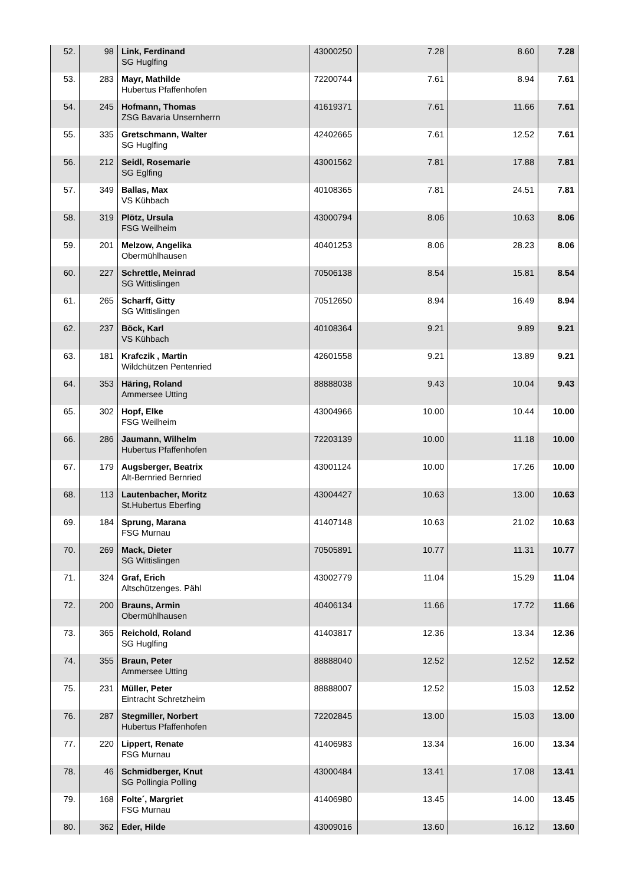| 52. | 98 | Link, Ferdinand SG Huglfing | 43000250 | 7.28 | 8.60 | 7.28 |
| 53. | 283 | Mayr, Mathilde Hubertus Pfaffenhofen | 72200744 | 7.61 | 8.94 | 7.61 |
| 54. | 245 | Hofmann, Thomas ZSG Bavaria Unsernherrn | 41619371 | 7.61 | 11.66 | 7.61 |
| 55. | 335 | Gretschmann, Walter SG Huglfing | 42402665 | 7.61 | 12.52 | 7.61 |
| 56. | 212 | Seidl, Rosemarie SG Eglfing | 43001562 | 7.81 | 17.88 | 7.81 |
| 57. | 349 | Ballas, Max VS Kühbach | 40108365 | 7.81 | 24.51 | 7.81 |
| 58. | 319 | Plötz, Ursula FSG Weilheim | 43000794 | 8.06 | 10.63 | 8.06 |
| 59. | 201 | Melzow, Angelika Obermühlhausen | 40401253 | 8.06 | 28.23 | 8.06 |
| 60. | 227 | Schrettle, Meinrad SG Wittislingen | 70506138 | 8.54 | 15.81 | 8.54 |
| 61. | 265 | Scharff, Gitty SG Wittislingen | 70512650 | 8.94 | 16.49 | 8.94 |
| 62. | 237 | Böck, Karl VS Kühbach | 40108364 | 9.21 | 9.89 | 9.21 |
| 63. | 181 | Krafczik , Martin Wildchützen Pentenried | 42601558 | 9.21 | 13.89 | 9.21 |
| 64. | 353 | Häring, Roland Ammersee Utting | 88888038 | 9.43 | 10.04 | 9.43 |
| 65. | 302 | Hopf, Elke FSG Weilheim | 43004966 | 10.00 | 10.44 | 10.00 |
| 66. | 286 | Jaumann, Wilhelm Hubertus Pfaffenhofen | 72203139 | 10.00 | 11.18 | 10.00 |
| 67. | 179 | Augsberger, Beatrix Alt-Bernried Bernried | 43001124 | 10.00 | 17.26 | 10.00 |
| 68. | 113 | Lautenbacher, Moritz St.Hubertus Eberfing | 43004427 | 10.63 | 13.00 | 10.63 |
| 69. | 184 | Sprung, Marana FSG Murnau | 41407148 | 10.63 | 21.02 | 10.63 |
| 70. | 269 | Mack, Dieter SG Wittislingen | 70505891 | 10.77 | 11.31 | 10.77 |
| 71. | 324 | Graf, Erich Altschützenges. Pähl | 43002779 | 11.04 | 15.29 | 11.04 |
| 72. | 200 | Brauns, Armin Obermühlhausen | 40406134 | 11.66 | 17.72 | 11.66 |
| 73. | 365 | Reichold, Roland SG Huglfing | 41403817 | 12.36 | 13.34 | 12.36 |
| 74. | 355 | Braun, Peter Ammersee Utting | 88888040 | 12.52 | 12.52 | 12.52 |
| 75. | 231 | Müller, Peter Eintracht Schretzheim | 88888007 | 12.52 | 15.03 | 12.52 |
| 76. | 287 | Stegmiller, Norbert Hubertus Pfaffenhofen | 72202845 | 13.00 | 15.03 | 13.00 |
| 77. | 220 | Lippert, Renate FSG Murnau | 41406983 | 13.34 | 16.00 | 13.34 |
| 78. | 46 | Schmidberger, Knut SG Pollingia Polling | 43000484 | 13.41 | 17.08 | 13.41 |
| 79. | 168 | Folte´, Margriet FSG Murnau | 41406980 | 13.45 | 14.00 | 13.45 |
| 80. | 362 | Eder, Hilde | 43009016 | 13.60 | 16.12 | 13.60 |